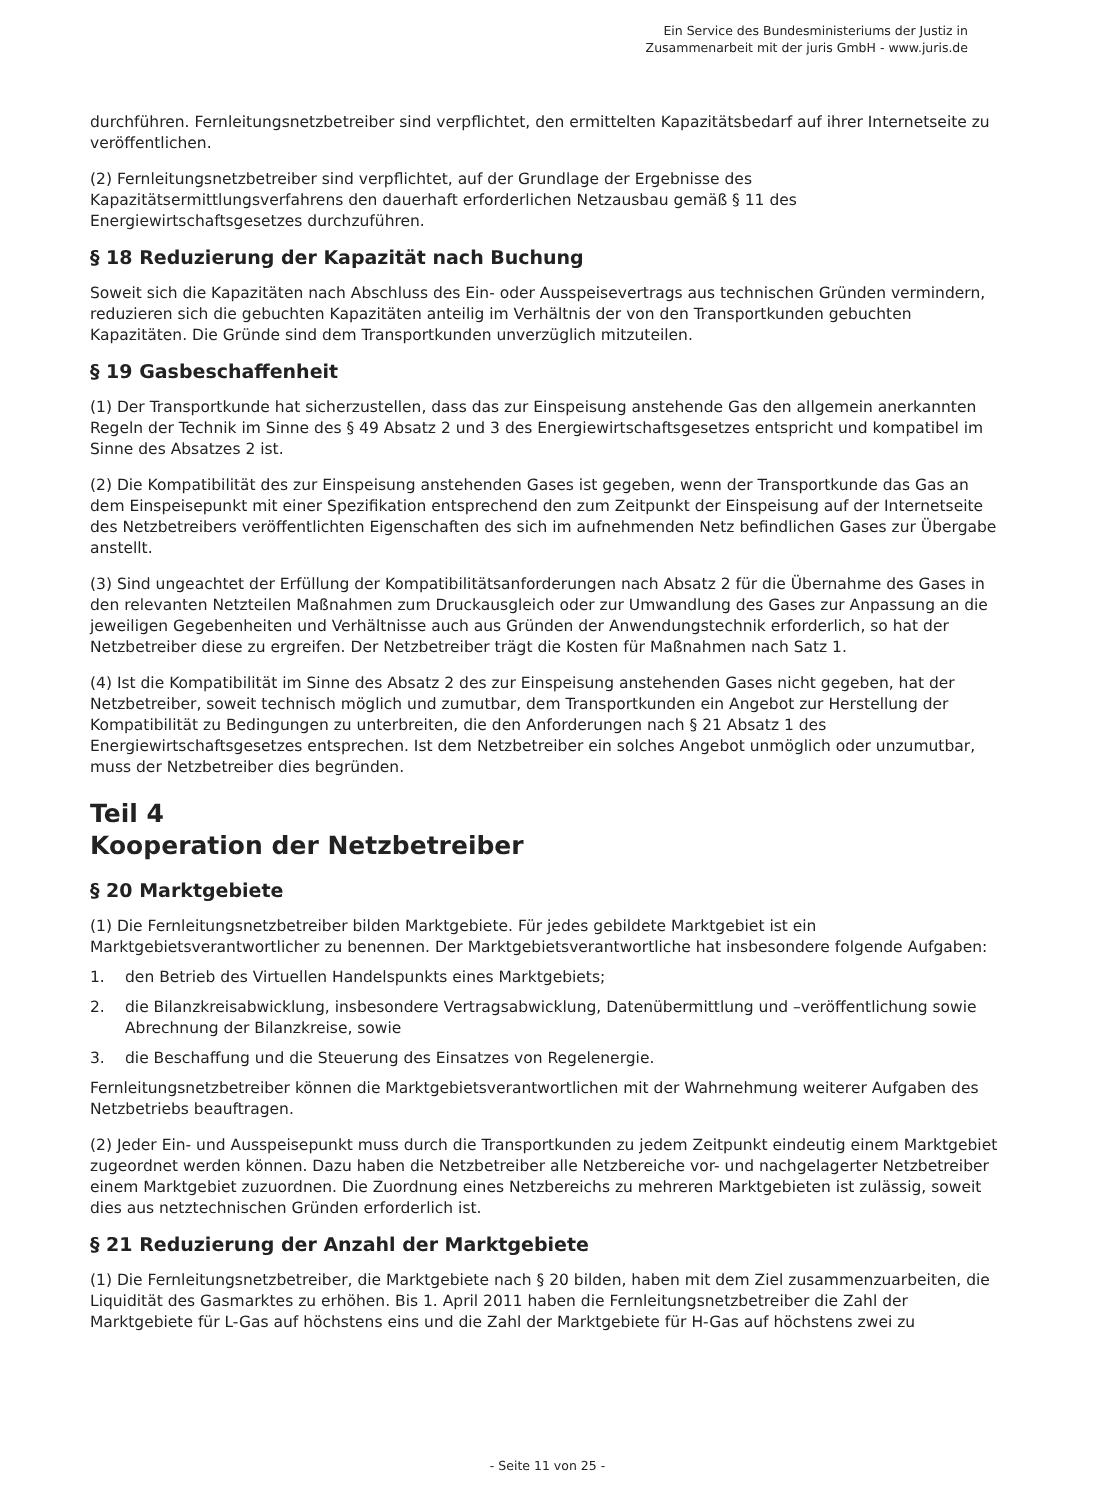Ein Service des Bundesministeriums der Justiz in
Zusammenarbeit mit der juris GmbH - www.juris.de
durchführen. Fernleitungsnetzbetreiber sind verpflichtet, den ermittelten Kapazitätsbedarf auf ihrer Internetseite zu veröffentlichen.
(2) Fernleitungsnetzbetreiber sind verpflichtet, auf der Grundlage der Ergebnisse des Kapazitätsermittlungsverfahrens den dauerhaft erforderlichen Netzausbau gemäß § 11 des Energiewirtschaftsgesetzes durchzuführen.
§ 18 Reduzierung der Kapazität nach Buchung
Soweit sich die Kapazitäten nach Abschluss des Ein- oder Ausspeisevertrags aus technischen Gründen vermindern, reduzieren sich die gebuchten Kapazitäten anteilig im Verhältnis der von den Transportkunden gebuchten Kapazitäten. Die Gründe sind dem Transportkunden unverzüglich mitzuteilen.
§ 19 Gasbeschaffenheit
(1) Der Transportkunde hat sicherzustellen, dass das zur Einspeisung anstehende Gas den allgemein anerkannten Regeln der Technik im Sinne des § 49 Absatz 2 und 3 des Energiewirtschaftsgesetzes entspricht und kompatibel im Sinne des Absatzes 2 ist.
(2) Die Kompatibilität des zur Einspeisung anstehenden Gases ist gegeben, wenn der Transportkunde das Gas an dem Einspeisepunkt mit einer Spezifikation entsprechend den zum Zeitpunkt der Einspeisung auf der Internetseite des Netzbetreibers veröffentlichten Eigenschaften des sich im aufnehmenden Netz befindlichen Gases zur Übergabe anstellt.
(3) Sind ungeachtet der Erfüllung der Kompatibilitätsanforderungen nach Absatz 2 für die Übernahme des Gases in den relevanten Netzteilen Maßnahmen zum Druckausgleich oder zur Umwandlung des Gases zur Anpassung an die jeweiligen Gegebenheiten und Verhältnisse auch aus Gründen der Anwendungstechnik erforderlich, so hat der Netzbetreiber diese zu ergreifen. Der Netzbetreiber trägt die Kosten für Maßnahmen nach Satz 1.
(4) Ist die Kompatibilität im Sinne des Absatz 2 des zur Einspeisung anstehenden Gases nicht gegeben, hat der Netzbetreiber, soweit technisch möglich und zumutbar, dem Transportkunden ein Angebot zur Herstellung der Kompatibilität zu Bedingungen zu unterbreiten, die den Anforderungen nach § 21 Absatz 1 des Energiewirtschaftsgesetzes entsprechen. Ist dem Netzbetreiber ein solches Angebot unmöglich oder unzumutbar, muss der Netzbetreiber dies begründen.
Teil 4
Kooperation der Netzbetreiber
§ 20 Marktgebiete
(1) Die Fernleitungsnetzbetreiber bilden Marktgebiete. Für jedes gebildete Marktgebiet ist ein Marktgebietsverantwortlicher zu benennen. Der Marktgebietsverantwortliche hat insbesondere folgende Aufgaben:
1. den Betrieb des Virtuellen Handelspunkts eines Marktgebiets;
2. die Bilanzkreisabwicklung, insbesondere Vertragsabwicklung, Datenübermittlung und –veröffentlichung sowie Abrechnung der Bilanzkreise, sowie
3. die Beschaffung und die Steuerung des Einsatzes von Regelenergie.
Fernleitungsnetzbetreiber können die Marktgebietsverantwortlichen mit der Wahrnehmung weiterer Aufgaben des Netzbetriebs beauftragen.
(2) Jeder Ein- und Ausspeisepunkt muss durch die Transportkunden zu jedem Zeitpunkt eindeutig einem Marktgebiet zugeordnet werden können. Dazu haben die Netzbetreiber alle Netzbereiche vor- und nachgelagerter Netzbetreiber einem Marktgebiet zuzuordnen. Die Zuordnung eines Netzbereichs zu mehreren Marktgebieten ist zulässig, soweit dies aus netztechnischen Gründen erforderlich ist.
§ 21 Reduzierung der Anzahl der Marktgebiete
(1) Die Fernleitungsnetzbetreiber, die Marktgebiete nach § 20 bilden, haben mit dem Ziel zusammenzuarbeiten, die Liquidität des Gasmarktes zu erhöhen. Bis 1. April 2011 haben die Fernleitungsnetzbetreiber die Zahl der Marktgebiete für L-Gas auf höchstens eins und die Zahl der Marktgebiete für H-Gas auf höchstens zwei zu
- Seite 11 von 25 -